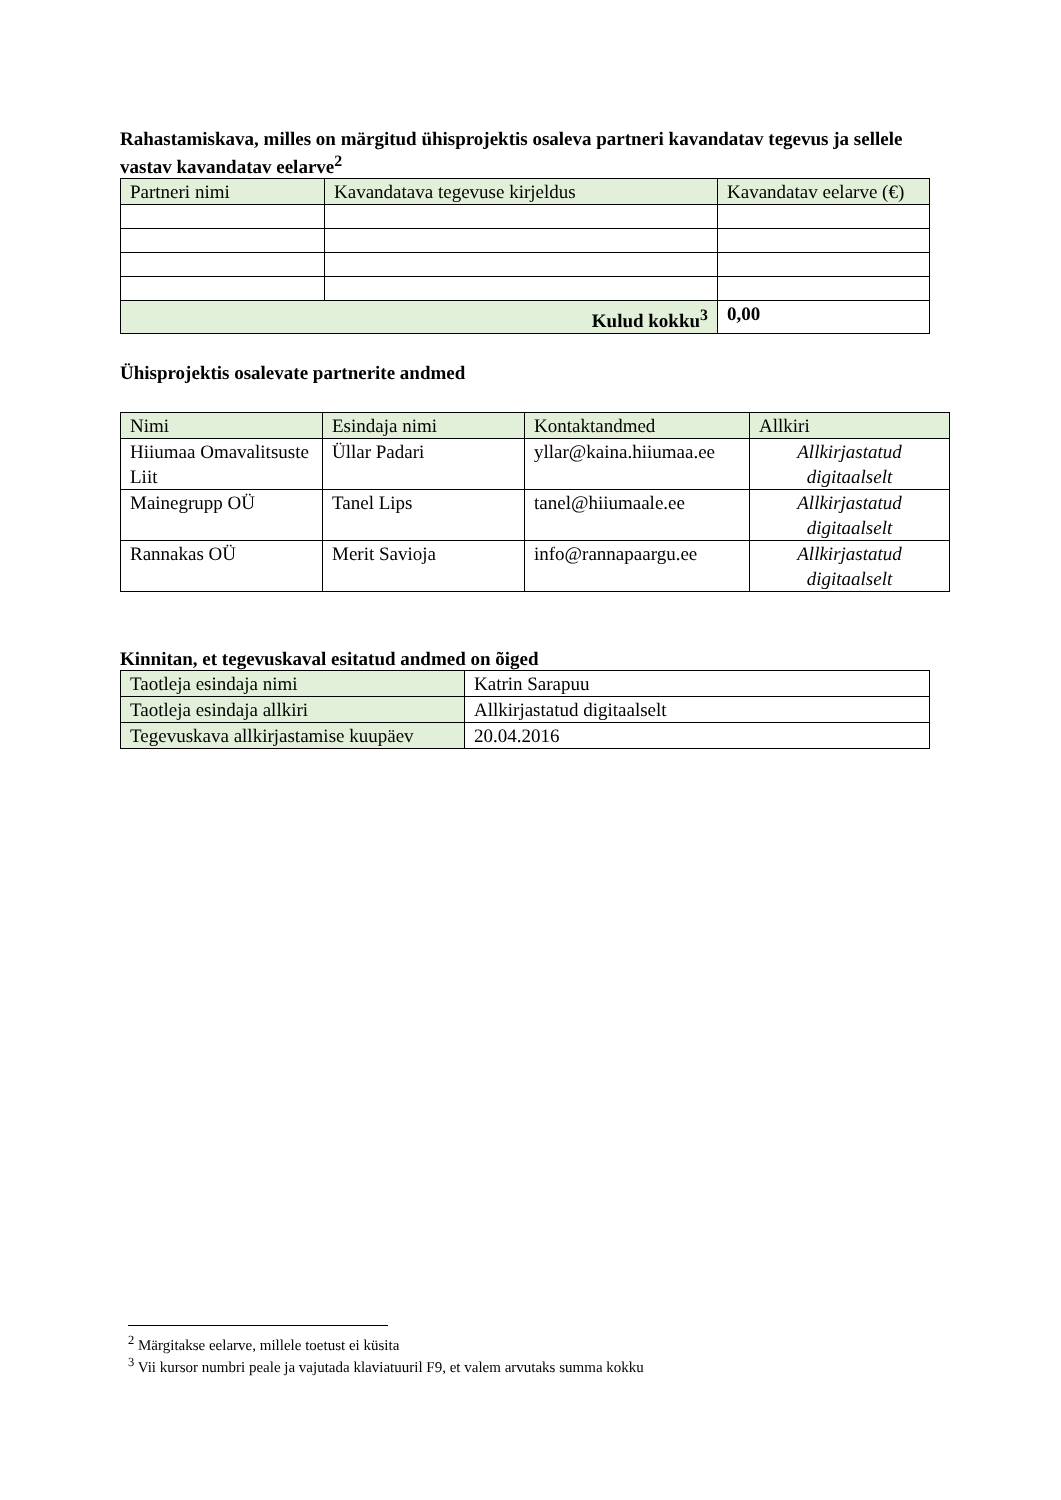Rahastamiskava, milles on märgitud ühisprojektis osaleva partneri kavandatav tegevus ja sellele vastav kavandatav eelarve<sup>2</sup>
| Partneri nimi | Kavandatava tegevuse kirjeldus | Kavandatav eelarve (€) |
| --- | --- | --- |
| Kulud kokku<sup>3</sup> | | 0,00 |
Ühisprojektis osalevate partnerite andmed
| Nimi | Esindaja nimi | Kontaktandmed | Allkiri |
| --- | --- | --- | --- |
| Hiiumaa Omavalitsuste Liit | Üllar Padari | yllar@kaina.hiiumaa.ee | Allkirjastatud digitaalselt |
| Mainegrupp OÜ | Tanel Lips | tanel@hiiumaale.ee | Allkirjastatud digitaalselt |
| Rannakas OÜ | Merit Savioja | info@rannapaargu.ee | Allkirjastatud digitaalselt |
Kinnitan, et tegevuskaval esitatud andmed on õiged
| Taotleja esindaja nimi | Katrin Sarapuu |
| Taotleja esindaja allkiri | Allkirjastatud digitaalselt |
| Tegevuskava allkirjastamise kuupäev | 20.04.2016 |
<sup>2</sup> Märgitakse eelarve, millele toetust ei küsita
<sup>3</sup> Vii kursor numbri peale ja vajutada klaviatuuril F9, et valem arvutaks summa kokku